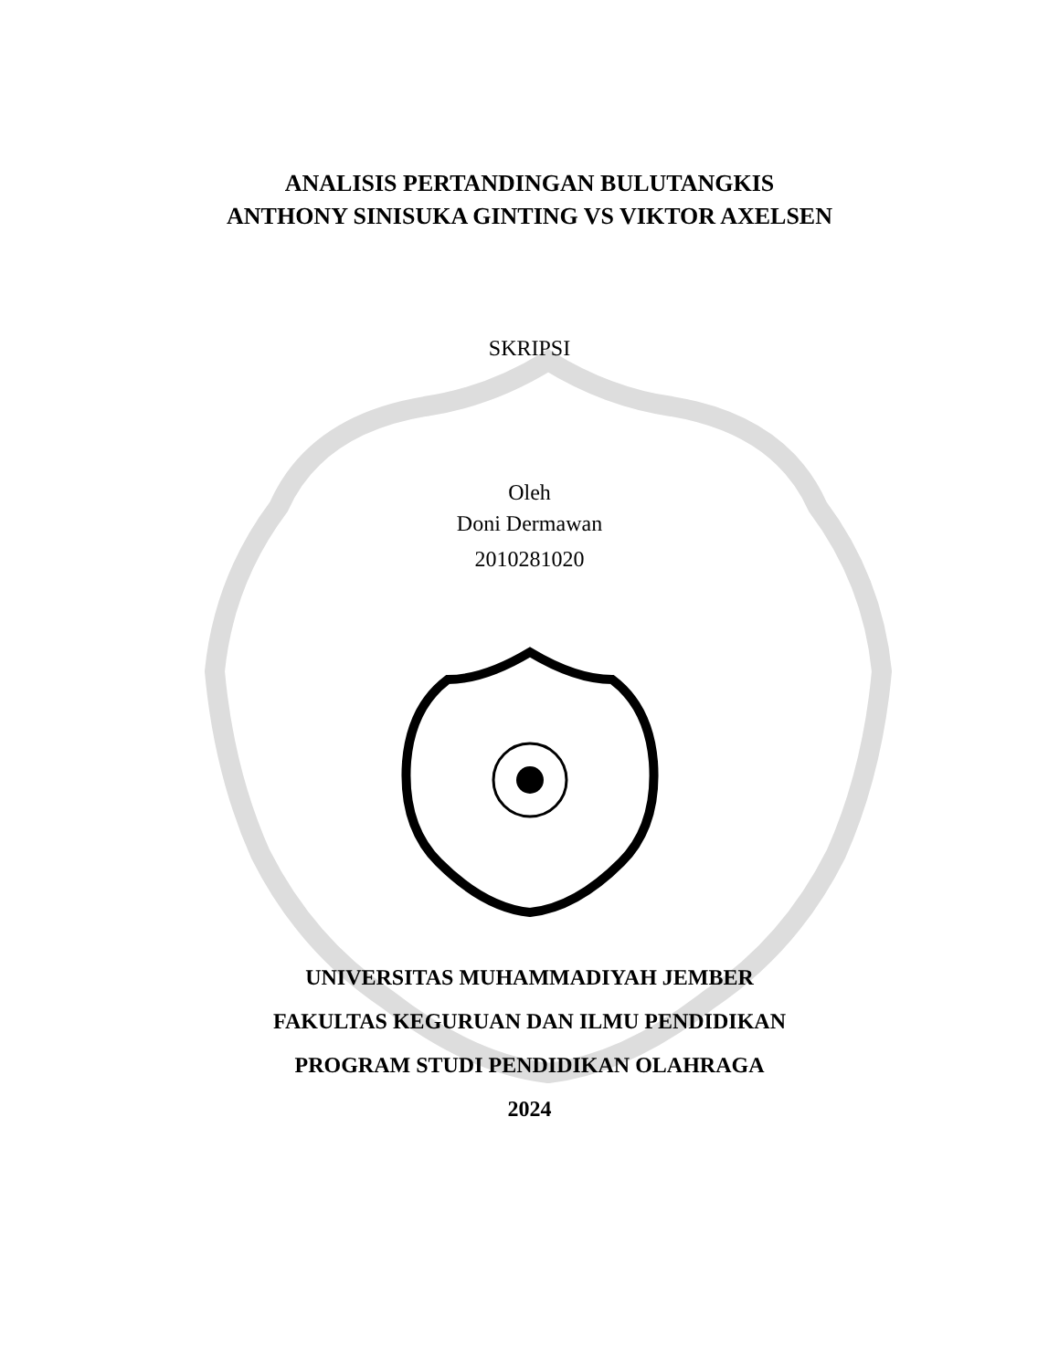ANALISIS PERTANDINGAN BULUTANGKIS
ANTHONY SINISUKA GINTING VS VIKTOR AXELSEN
SKRIPSI
Oleh
Doni Dermawan
2010281020
UNIVERSITAS MUHAMMADIYAH JEMBER
FAKULTAS KEGURUAN DAN ILMU PENDIDIKAN
PROGRAM STUDI PENDIDIKAN OLAHRAGA
2024